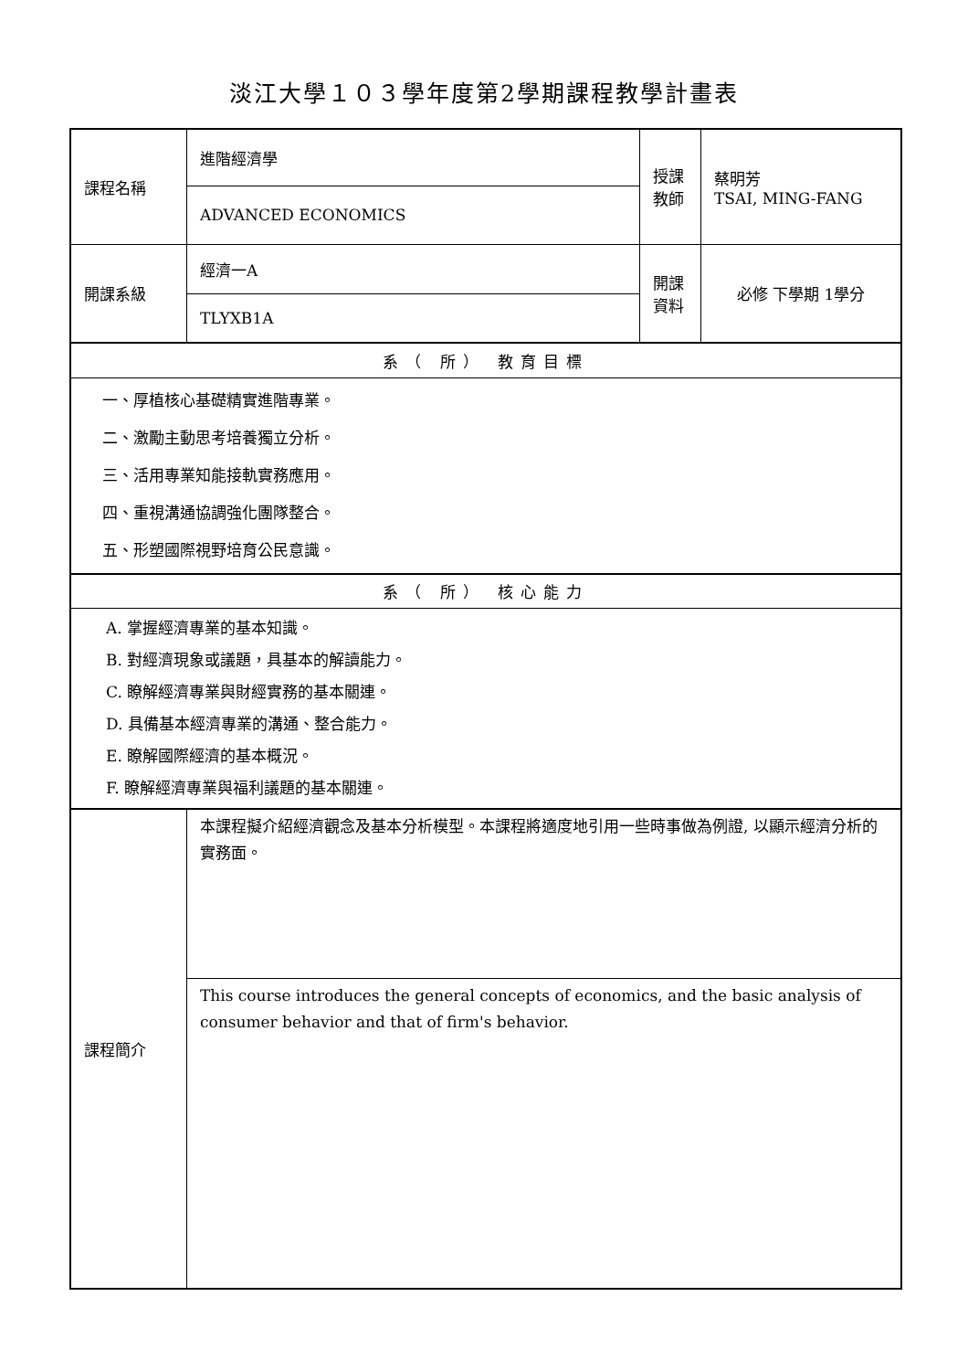淡江大學１０３學年度第2學期課程教學計畫表
| 課程名稱 | 進階經濟學 | 授課 教師 | 蔡明芳 TSAI, MING-FANG |
| | ADVANCED ECONOMICS | | |
| 開課系級 | 經濟一A | 開課 資料 | 必修 下學期 1學分 |
| | TLYXB1A | | |
| 系（ 所） 教育目標 | | | |
| 一、厚植核心基礎精實進階專業。 二、激勵主動思考培養獨立分析。 三、活用專業知能接軌實務應用。 四、重視溝通協調強化團隊整合。 五、形塑國際視野培育公民意識。 | | | |
| 系（ 所） 核心能力 | | | |
| A. 掌握經濟專業的基本知識。 B. 對經濟現象或議題，具基本的解讀能力。 C. 瞭解經濟專業與財經實務的基本關連。 D. 具備基本經濟專業的溝通、整合能力。 E. 瞭解國際經濟的基本概況。 F. 瞭解經濟專業與福利議題的基本關連。 | | | |
| 課程簡介 | 本課程擬介紹經濟觀念及基本分析模型。本課程將適度地引用一些時事做為例證, 以顯示經濟分析的實務面。 | | |
| | This course introduces the general concepts of economics, and the basic analysis of consumer behavior and that of firm's behavior. | | |